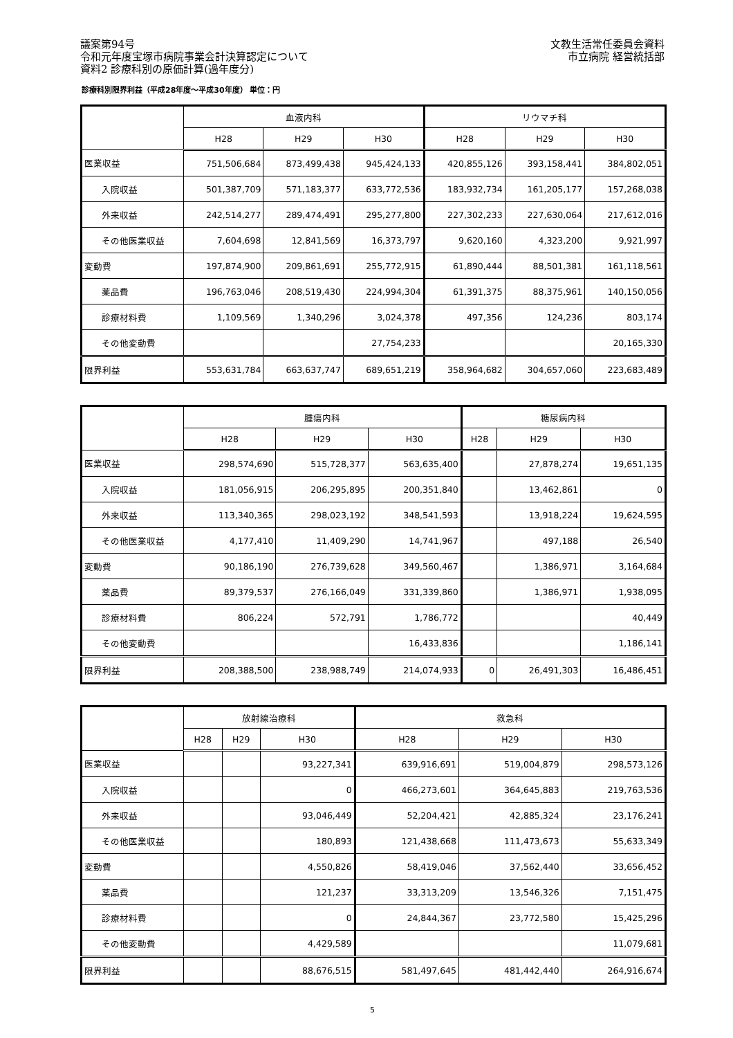議案第94号
令和元年度宝塚市病院事業会計決算認定について
資料2 診療科別の原価計算(過年度分)
文教生活常任委員会資料
市立病院 経営統括部
診療科別限界利益（平成28年度～平成30年度） 単位：円
| | 血液内科 | | | リウマチ科 | | |
| --- | --- | --- | --- | --- | --- | --- |
| | H28 | H29 | H30 | H28 | H29 | H30 |
| 医業収益 | 751,506,684 | 873,499,438 | 945,424,133 | 420,855,126 | 393,158,441 | 384,802,051 |
| 入院収益 | 501,387,709 | 571,183,377 | 633,772,536 | 183,932,734 | 161,205,177 | 157,268,038 |
| 外来収益 | 242,514,277 | 289,474,491 | 295,277,800 | 227,302,233 | 227,630,064 | 217,612,016 |
| その他医業収益 | 7,604,698 | 12,841,569 | 16,373,797 | 9,620,160 | 4,323,200 | 9,921,997 |
| 変動費 | 197,874,900 | 209,861,691 | 255,772,915 | 61,890,444 | 88,501,381 | 161,118,561 |
| 薬品費 | 196,763,046 | 208,519,430 | 224,994,304 | 61,391,375 | 88,375,961 | 140,150,056 |
| 診療材料費 | 1,109,569 | 1,340,296 | 3,024,378 | 497,356 | 124,236 | 803,174 |
| その他変動費 | | | 27,754,233 | | | 20,165,330 |
| 限界利益 | 553,631,784 | 663,637,747 | 689,651,219 | 358,964,682 | 304,657,060 | 223,683,489 |
| | 腫瘍内科 | | | 糖尿病内科 | | |
| --- | --- | --- | --- | --- | --- | --- |
| | H28 | H29 | H30 | H28 | H29 | H30 |
| 医業収益 | 298,574,690 | 515,728,377 | 563,635,400 | | 27,878,274 | 19,651,135 |
| 入院収益 | 181,056,915 | 206,295,895 | 200,351,840 | | 13,462,861 | 0 |
| 外来収益 | 113,340,365 | 298,023,192 | 348,541,593 | | 13,918,224 | 19,624,595 |
| その他医業収益 | 4,177,410 | 11,409,290 | 14,741,967 | | 497,188 | 26,540 |
| 変動費 | 90,186,190 | 276,739,628 | 349,560,467 | | 1,386,971 | 3,164,684 |
| 薬品費 | 89,379,537 | 276,166,049 | 331,339,860 | | 1,386,971 | 1,938,095 |
| 診療材料費 | 806,224 | 572,791 | 1,786,772 | | | 40,449 |
| その他変動費 | | | 16,433,836 | | | 1,186,141 |
| 限界利益 | 208,388,500 | 238,988,749 | 214,074,933 | 0 | 26,491,303 | 16,486,451 |
| | 放射線治療科 | | | 救急科 | | |
| --- | --- | --- | --- | --- | --- | --- |
| | H28 | H29 | H30 | H28 | H29 | H30 |
| 医業収益 | | | 93,227,341 | 639,916,691 | 519,004,879 | 298,573,126 |
| 入院収益 | | | 0 | 466,273,601 | 364,645,883 | 219,763,536 |
| 外来収益 | | | 93,046,449 | 52,204,421 | 42,885,324 | 23,176,241 |
| その他医業収益 | | | 180,893 | 121,438,668 | 111,473,673 | 55,633,349 |
| 変動費 | | | 4,550,826 | 58,419,046 | 37,562,440 | 33,656,452 |
| 薬品費 | | | 121,237 | 33,313,209 | 13,546,326 | 7,151,475 |
| 診療材料費 | | | 0 | 24,844,367 | 23,772,580 | 15,425,296 |
| その他変動費 | | | 4,429,589 | | | 11,079,681 |
| 限界利益 | | | 88,676,515 | 581,497,645 | 481,442,440 | 264,916,674 |
5